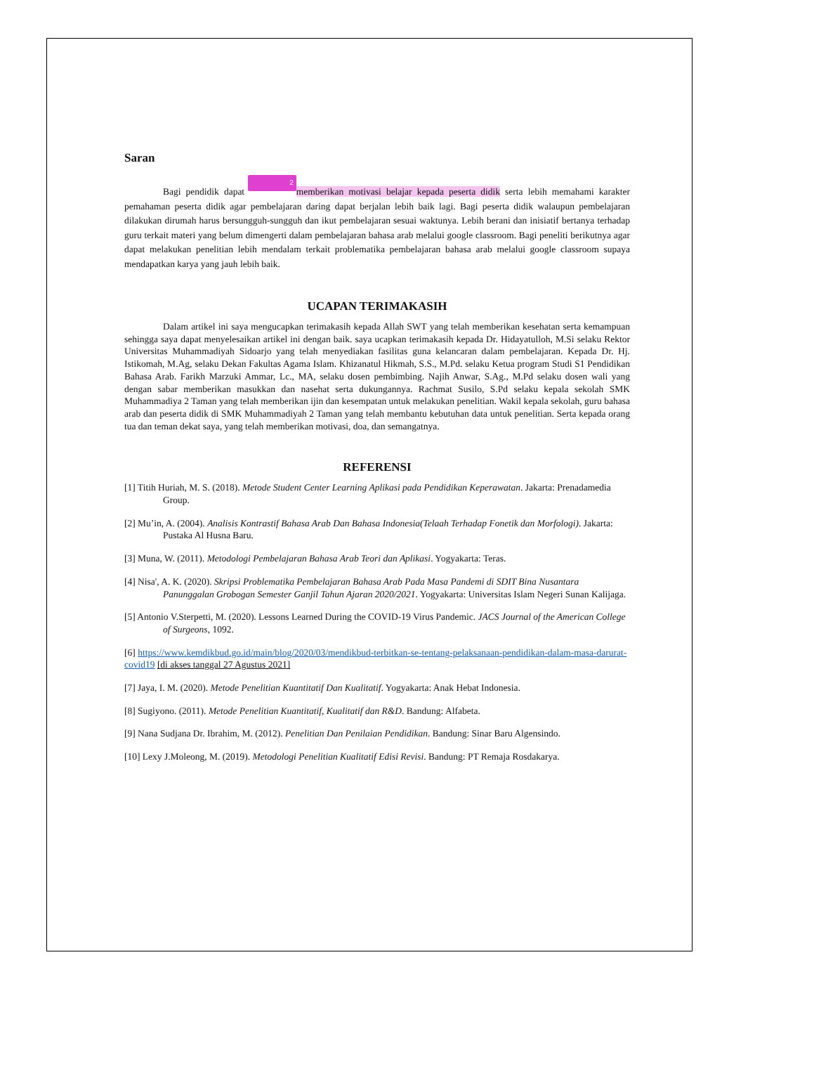Saran
Bagi pendidik dapat 2 memberikan motivasi belajar kepada peserta didik serta lebih memahami karakter pemahaman peserta didik agar pembelajaran daring dapat berjalan lebih baik lagi. Bagi peserta didik walaupun pembelajaran dilakukan dirumah harus bersungguh-sungguh dan ikut pembelajaran sesuai waktunya. Lebih berani dan inisiatif bertanya terhadap guru terkait materi yang belum dimengerti dalam pembelajaran bahasa arab melalui google classroom. Bagi peneliti berikutnya agar dapat melakukan penelitian lebih mendalam terkait problematika pembelajaran bahasa arab melalui google classroom supaya mendapatkan karya yang jauh lebih baik.
UCAPAN TERIMAKASIH
Dalam artikel ini saya mengucapkan terimakasih kepada Allah SWT yang telah memberikan kesehatan serta kemampuan sehingga saya dapat menyelesaikan artikel ini dengan baik. saya ucapkan terimakasih kepada Dr. Hidayatulloh, M.Si selaku Rektor Universitas Muhammadiyah Sidoarjo yang telah menyediakan fasilitas guna kelancaran dalam pembelajaran. Kepada Dr. Hj. Istikomah, M.Ag, selaku Dekan Fakultas Agama Islam. Khizanatul Hikmah, S.S., M.Pd. selaku Ketua program Studi S1 Pendidikan Bahasa Arab. Farikh Marzuki Ammar, Lc., MA, selaku dosen pembimbing. Najih Anwar, S.Ag., M.Pd selaku dosen wali yang dengan sabar memberikan masukkan dan nasehat serta dukungannya. Rachmat Susilo, S.Pd selaku kepala sekolah SMK Muhammadiya 2 Taman yang telah memberikan ijin dan kesempatan untuk melakukan penelitian. Wakil kepala sekolah, guru bahasa arab dan peserta didik di SMK Muhammadiyah 2 Taman yang telah membantu kebutuhan data untuk penelitian. Serta kepada orang tua dan teman dekat saya, yang telah memberikan motivasi, doa, dan semangatnya.
REFERENSI
[1] Titih Huriah, M. S. (2018). Metode Student Center Learning Aplikasi pada Pendidikan Keperawatan. Jakarta: Prenadamedia Group.
[2] Mu’in, A. (2004). Analisis Kontrastif Bahasa Arab Dan Bahasa Indonesia(Telaah Terhadap Fonetik dan Morfologi). Jakarta: Pustaka Al Husna Baru.
[3] Muna, W. (2011). Metodologi Pembelajaran Bahasa Arab Teori dan Aplikasi. Yogyakarta: Teras.
[4] Nisa', A. K. (2020). Skripsi Problematika Pembelajaran Bahasa Arab Pada Masa Pandemi di SDIT Bina Nusantara Panunggalan Grobogan Semester Ganjil Tahun Ajaran 2020/2021. Yogyakarta: Universitas Islam Negeri Sunan Kalijaga.
[5] Antonio V.Sterpetti, M. (2020). Lessons Learned During the COVID-19 Virus Pandemic. JACS Journal of the American College of Surgeons, 1092.
[6] https://www.kemdikbud.go.id/main/blog/2020/03/mendikbud-terbitkan-se-tentang-pelaksanaan-pendidikan-dalam-masa-darurat-covid19 [di akses tanggal 27 Agustus 2021]
[7] Jaya, I. M. (2020). Metode Penelitian Kuantitatif Dan Kualitatif. Yogyakarta: Anak Hebat Indonesia.
[8] Sugiyono. (2011). Metode Penelitian Kuantitatif, Kualitatif dan R&D. Bandung: Alfabeta.
[9] Nana Sudjana Dr. Ibrahim, M. (2012). Penelitian Dan Penilaian Pendidikan. Bandung: Sinar Baru Algensindo.
[10] Lexy J.Moleong, M. (2019). Metodologi Penelitian Kualitatif Edisi Revisi. Bandung: PT Remaja Rosdakarya.